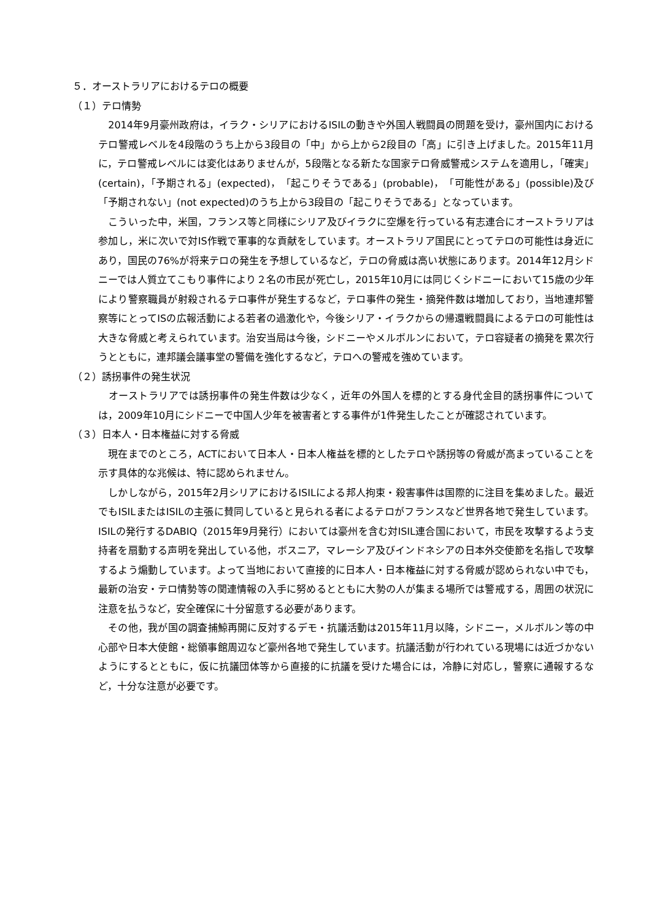５．オーストラリアにおけるテロの概要
（１）テロ情勢
　2014年9月豪州政府は，イラク・シリアにおけるISILの動きや外国人戦闘員の問題を受け，豪州国内におけるテロ警戒レベルを4段階のうち上から3段目の「中」から上から2段目の「高」に引き上げました。2015年11月に，テロ警戒レベルには変化はありませんが，5段階となる新たな国家テロ脅威警戒システムを適用し，「確実」(certain)，「予期される」(expected)，「起こりそうである」(probable)，「可能性がある」(possible)及び「予期されない」(not expected)のうち上から3段目の「起こりそうである」となっています。
　こういった中，米国，フランス等と同様にシリア及びイラクに空爆を行っている有志連合にオーストラリアは参加し，米に次いで対IS作戦で軍事的な貢献をしています。オーストラリア国民にとってテロの可能性は身近にあり，国民の76%が将来テロの発生を予想しているなど，テロの脅威は高い状態にあります。2014年12月シドニーでは人質立てこもり事件により２名の市民が死亡し，2015年10月には同じくシドニーにおいて15歳の少年により警察職員が射殺されるテロ事件が発生するなど，テロ事件の発生・摘発件数は増加しており，当地連邦警察等にとってISの広報活動による若者の過激化や，今後シリア・イラクからの帰還戦闘員によるテロの可能性は大きな脅威と考えられています。治安当局は今後，シドニーやメルボルンにおいて，テロ容疑者の摘発を累次行うとともに，連邦議会議事堂の警備を強化するなど，テロへの警戒を強めています。
（２）誘拐事件の発生状況
　オーストラリアでは誘拐事件の発生件数は少なく，近年の外国人を標的とする身代金目的誘拐事件については，2009年10月にシドニーで中国人少年を被害者とする事件が1件発生したことが確認されています。
（３）日本人・日本権益に対する脅威
　現在までのところ，ACTにおいて日本人・日本人権益を標的としたテロや誘拐等の脅威が高まっていることを示す具体的な兆候は、特に認められません。
　しかしながら，2015年2月シリアにおけるISILによる邦人拘束・殺害事件は国際的に注目を集めました。最近でもISILまたはISILの主張に賛同していると見られる者によるテロがフランスなど世界各地で発生しています。ISILの発行するDABIQ（2015年9月発行）においては豪州を含む対ISIL連合国において，市民を攻撃するよう支持者を扇動する声明を発出している他，ボスニア，マレーシア及びインドネシアの日本外交使節を名指しで攻撃するよう煽動しています。よって当地において直接的に日本人・日本権益に対する脅威が認められない中でも，最新の治安・テロ情勢等の関連情報の入手に努めるとともに大勢の人が集まる場所では警戒する，周囲の状況に注意を払うなど，安全確保に十分留意する必要があります。
　その他，我が国の調査捕鯨再開に反対するデモ・抗議活動は2015年11月以降，シドニー，メルボルン等の中心部や日本大使館・総領事館周辺など豪州各地で発生しています。抗議活動が行われている現場には近づかないようにするとともに，仮に抗議団体等から直接的に抗議を受けた場合には，冷静に対応し，警察に通報するなど，十分な注意が必要です。